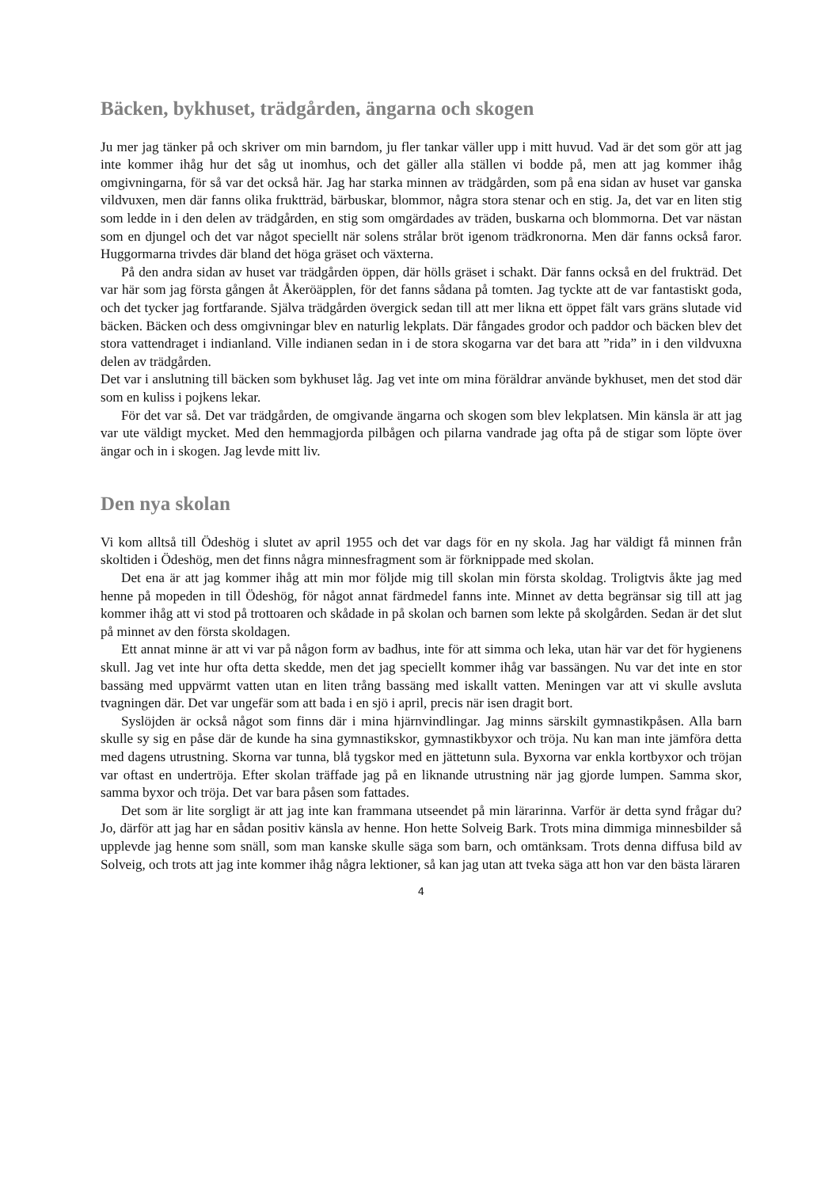Bäcken, bykhuset, trädgården, ängarna och skogen
Ju mer jag tänker på och skriver om min barndom, ju fler tankar väller upp i mitt huvud. Vad är det som gör att jag inte kommer ihåg hur det såg ut inomhus, och det gäller alla ställen vi bodde på, men att jag kommer ihåg omgivningarna, för så var det också här. Jag har starka minnen av trädgården, som på ena sidan av huset var ganska vildvuxen, men där fanns olika fruktträd, bärbuskar, blommor, några stora stenar och en stig. Ja, det var en liten stig som ledde in i den delen av trädgården, en stig som omgärdades av träden, buskarna och blommorna. Det var nästan som en djungel och det var något speciellt när solens strålar bröt igenom trädkronorna. Men där fanns också faror. Huggormarna trivdes där bland det höga gräset och växterna.
På den andra sidan av huset var trädgården öppen, där hölls gräset i schakt. Där fanns också en del frukträd. Det var här som jag första gången åt Åkeröäpplen, för det fanns sådana på tomten. Jag tyckte att de var fantastiskt goda, och det tycker jag fortfarande. Själva trädgården övergick sedan till att mer likna ett öppet fält vars gräns slutade vid bäcken. Bäcken och dess omgivningar blev en naturlig lekplats. Där fångades grodor och paddor och bäcken blev det stora vattendraget i indianland. Ville indianen sedan in i de stora skogarna var det bara att ”rida” in i den vildvuxna delen av trädgården.
Det var i anslutning till bäcken som bykhuset låg. Jag vet inte om mina föräldrar använde bykhuset, men det stod där som en kuliss i pojkens lekar.
För det var så. Det var trädgården, de omgivande ängarna och skogen som blev lekplatsen. Min känsla är att jag var ute väldigt mycket. Med den hemmagjorda pilbågen och pilarna vandrade jag ofta på de stigar som löpte över ängar och in i skogen. Jag levde mitt liv.
Den nya skolan
Vi kom alltså till Ödeshög i slutet av april 1955 och det var dags för en ny skola. Jag har väldigt få minnen från skoltiden i Ödeshög, men det finns några minnesfragment som är förknippade med skolan.
Det ena är att jag kommer ihåg att min mor följde mig till skolan min första skoldag. Troligtvis åkte jag med henne på mopeden in till Ödeshög, för något annat färdmedel fanns inte. Minnet av detta begränsar sig till att jag kommer ihåg att vi stod på trottoaren och skådade in på skolan och barnen som lekte på skolgården. Sedan är det slut på minnet av den första skoldagen.
Ett annat minne är att vi var på någon form av badhus, inte för att simma och leka, utan här var det för hygienens skull. Jag vet inte hur ofta detta skedde, men det jag speciellt kommer ihåg var bassängen. Nu var det inte en stor bassäng med uppvärmt vatten utan en liten trång bassäng med iskallt vatten. Meningen var att vi skulle avsluta tvagningen där. Det var ungefär som att bada i en sjö i april, precis när isen dragit bort.
Syslöjden är också något som finns där i mina hjärnvindlingar. Jag minns särskilt gymnastikpåsen. Alla barn skulle sy sig en påse där de kunde ha sina gymnastikskor, gymnastikbyxor och tröja. Nu kan man inte jämföra detta med dagens utrustning. Skorna var tunna, blå tygskor med en jättetunn sula. Byxorna var enkla kortbyxor och tröjan var oftast en undertröja. Efter skolan träffade jag på en liknande utrustning när jag gjorde lumpen. Samma skor, samma byxor och tröja. Det var bara påsen som fattades.
Det som är lite sorgligt är att jag inte kan frammana utseendet på min lärarinna. Varför är detta synd frågar du? Jo, därför att jag har en sådan positiv känsla av henne. Hon hette Solveig Bark. Trots mina dimmiga minnesbilder så upplevde jag henne som snäll, som man kanske skulle säga som barn, och omtänksam. Trots denna diffusa bild av Solveig, och trots att jag inte kommer ihåg några lektioner, så kan jag utan att tveka säga att hon var den bästa läraren
4